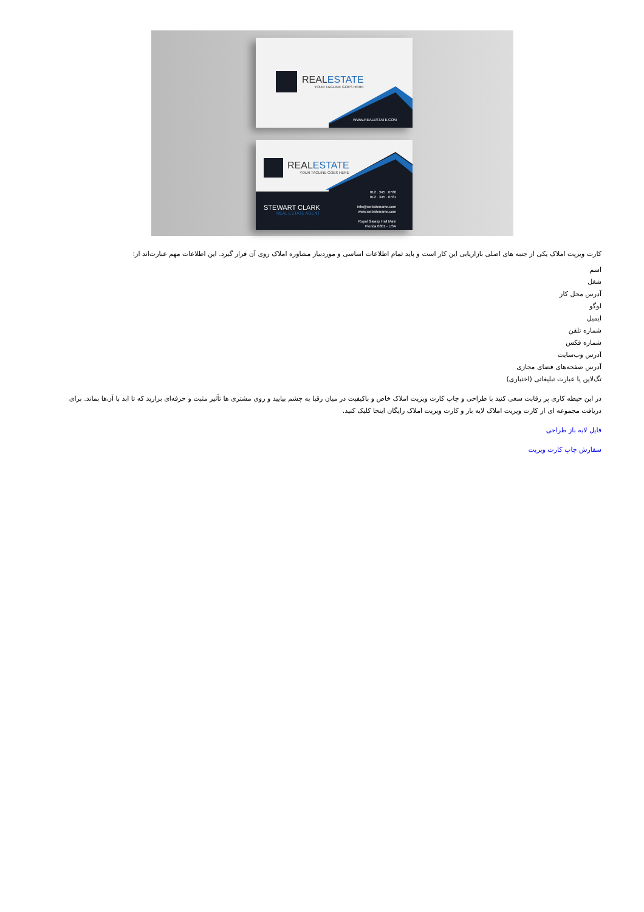REALESTATE
YOUR TAGLINE GOES HERE
WWW.REALESTATE.COM
REALESTATE
YOUR TAGLINE GOES HERE
STEWART CLARK
REAL ESTATE AGENT
012 . 345 . 6780
012 . 345 . 6781
info@websitename.com
www.websitename.com
Royal Galaxy Hall Main
Florida 0801 - USA
کارت ویزیت املاک یکی از جنبه های اصلی بازاریابی این کار است و باید تمام اطلاعات اساسی و موردنیاز مشاوره املاک روی آن قرار گیرد. این اطلاعات مهم عبارت‌اند از:
اسم
شغل
آدرس محل کار
لوگو
ایمیل
شماره تلفن
شماره فکس
آدرس وب‌سایت
آدرس صفحه‌های فضای مجازی
تگ‌لاین یا عبارت تبلیغاتی (اختیاری)
در این حیطه کاری پر رقابت سعی کنید با طراحی و چاپ کارت ویزیت املاک خاص و باکیفیت در میان رقبا به چشم بیایید و روی مشتری ها تأثیر مثبت و حرفه‌ای بزارید که تا ابد با آن‌ها بماند. برای دریافت مجموعه ای از کارت ویزیت املاک لایه باز و کارت ویزیت املاک رایگان اینجا کلیک کنید.
فایل لایه باز طراحی
سفارش چاپ کارت ویزیت